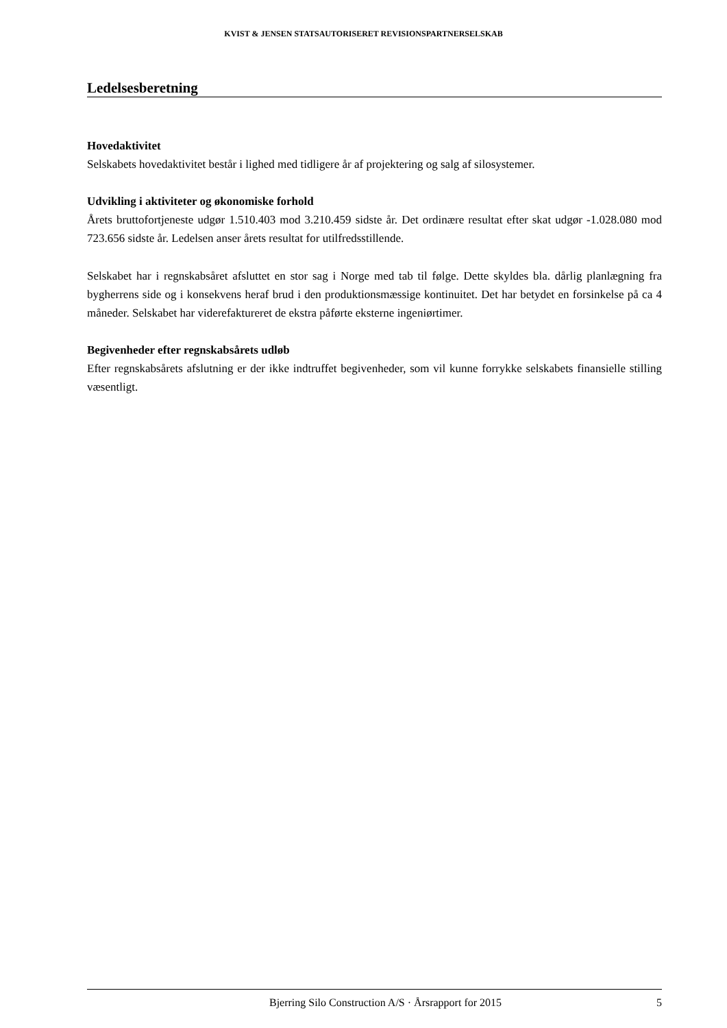KVIST & JENSEN STATSAUTORISERET REVISIONSPARTNERSELSKAB
Ledelsesberetning
Hovedaktivitet
Selskabets hovedaktivitet består i lighed med tidligere år af projektering og salg af silosystemer.
Udvikling i aktiviteter og økonomiske forhold
Årets bruttofortjeneste udgør 1.510.403 mod 3.210.459 sidste år. Det ordinære resultat efter skat udgør -1.028.080 mod 723.656 sidste år. Ledelsen anser årets resultat for utilfredsstillende.
Selskabet har i regnskabsåret afsluttet en stor sag i Norge med tab til følge. Dette skyldes bla. dårlig planlægning fra bygherrens side og i konsekvens heraf brud i den produktionsmæssige kontinuitet. Det har betydet en forsinkelse på ca 4 måneder. Selskabet har viderefaktureret de ekstra påførte eksterne ingeniørtimer.
Begivenheder efter regnskabsårets udløb
Efter regnskabsårets afslutning er der ikke indtruffet begivenheder, som vil kunne forrykke selskabets finansielle stilling væsentligt.
Bjerring Silo Construction A/S · Årsrapport for 2015 5